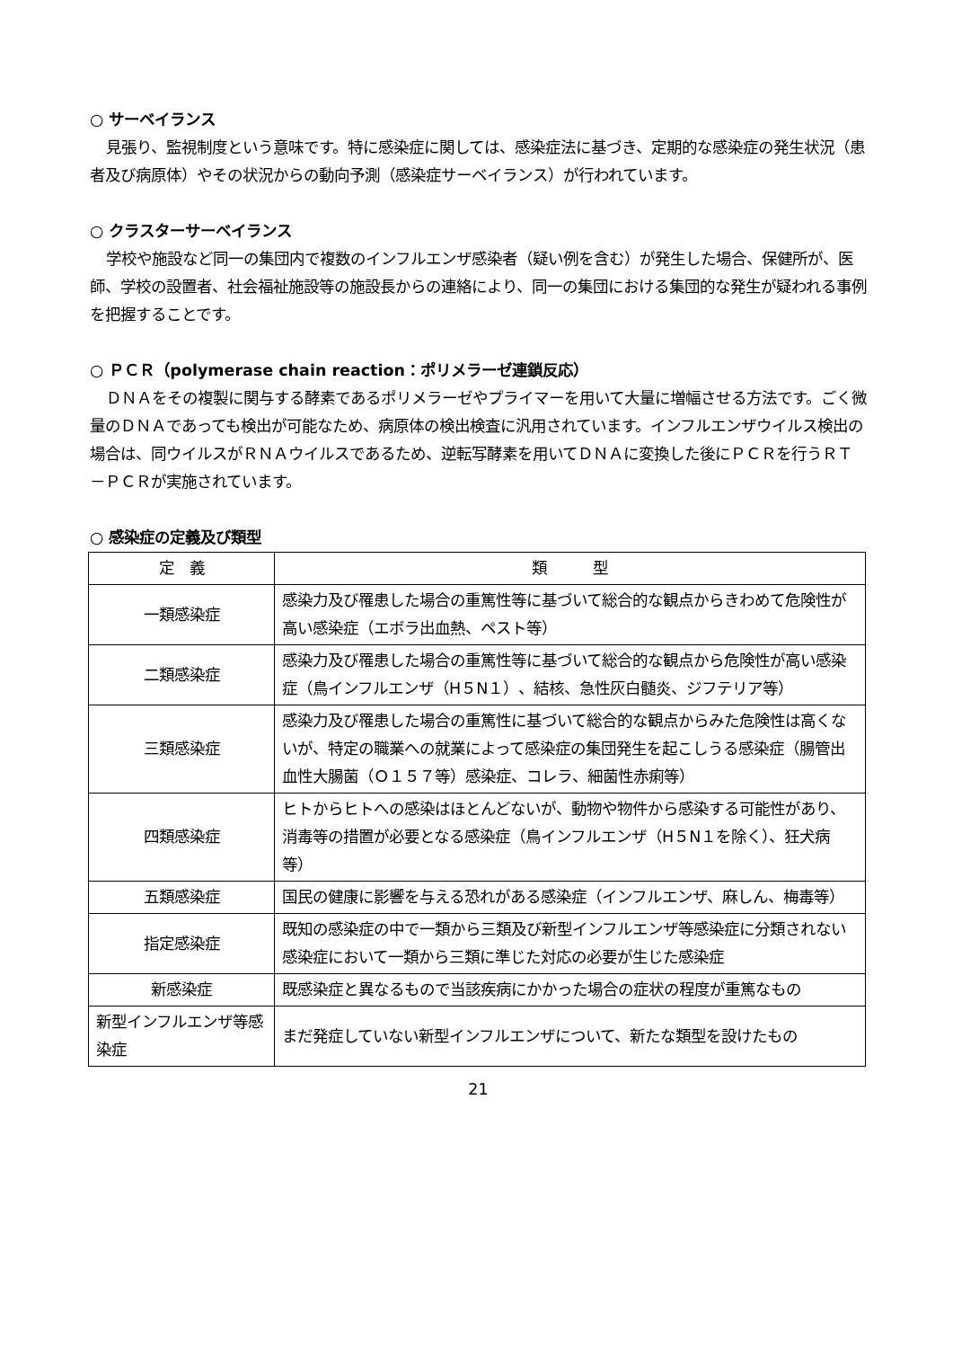○ サーベイランス
見張り、監視制度という意味です。特に感染症に関しては、感染症法に基づき、定期的な感染症の発生状況（患者及び病原体）やその状況からの動向予測（感染症サーベイランス）が行われています。
○ クラスターサーベイランス
学校や施設など同一の集団内で複数のインフルエンザ感染者（疑い例を含む）が発生した場合、保健所が、医師、学校の設置者、社会福祉施設等の施設長からの連絡により、同一の集団における集団的な発生が疑われる事例を把握することです。
○ ＰＣＲ（polymerase chain reaction：ポリメラーゼ連鎖反応）
ＤＮＡをその複製に関与する酵素であるポリメラーゼやプライマーを用いて大量に増幅させる方法です。ごく微量のＤＮＡであっても検出が可能なため、病原体の検出検査に汎用されています。インフルエンザウイルス検出の場合は、同ウイルスがＲＮＡウイルスであるため、逆転写酵素を用いてＤＮＡに変換した後にＰＣＲを行うＲＴ－ＰＣＲが実施されています。
○ 感染症の定義及び類型
| 定 義 | 類 型 |
| --- | --- |
| 一類感染症 | 感染力及び罹患した場合の重篤性等に基づいて総合的な観点からきわめて危険性が高い感染症（エボラ出血熱、ペスト等） |
| 二類感染症 | 感染力及び罹患した場合の重篤性等に基づいて総合的な観点から危険性が高い感染症（鳥インフルエンザ（H５N１）、結核、急性灰白髄炎、ジフテリア等） |
| 三類感染症 | 感染力及び罹患した場合の重篤性に基づいて総合的な観点からみた危険性は高くないが、特定の職業への就業によって感染症の集団発生を起こしうる感染症（腸管出血性大腸菌（Ｏ１５７等）感染症、コレラ、細菌性赤痢等） |
| 四類感染症 | ヒトからヒトへの感染はほとんどないが、動物や物件から感染する可能性があり、消毒等の措置が必要となる感染症（鳥インフルエンザ（H５N１を除く）、狂犬病等） |
| 五類感染症 | 国民の健康に影響を与える恐れがある感染症（インフルエンザ、麻しん、梅毒等） |
| 指定感染症 | 既知の感染症の中で一類から三類及び新型インフルエンザ等感染症に分類されない感染症において一類から三類に準じた対応の必要が生じた感染症 |
| 新感染症 | 既感染症と異なるもので当該疾病にかかった場合の症状の程度が重篤なもの |
| 新型インフルエンザ等感染症 | まだ発症していない新型インフルエンザについて、新たな類型を設けたもの |
21